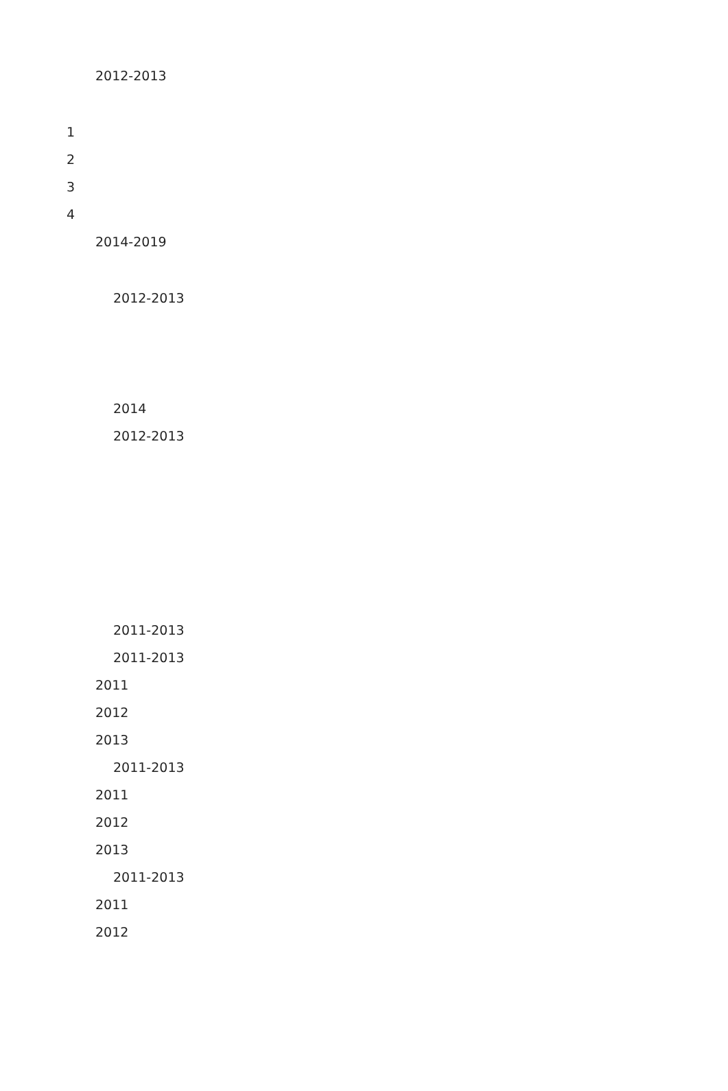2012-2013
1
2
3
4
2014-2019
2012-2013
2014
2012-2013
2011-2013
2011-2013
2011
2012
2013
2011-2013
2011
2012
2013
2011-2013
2011
2012